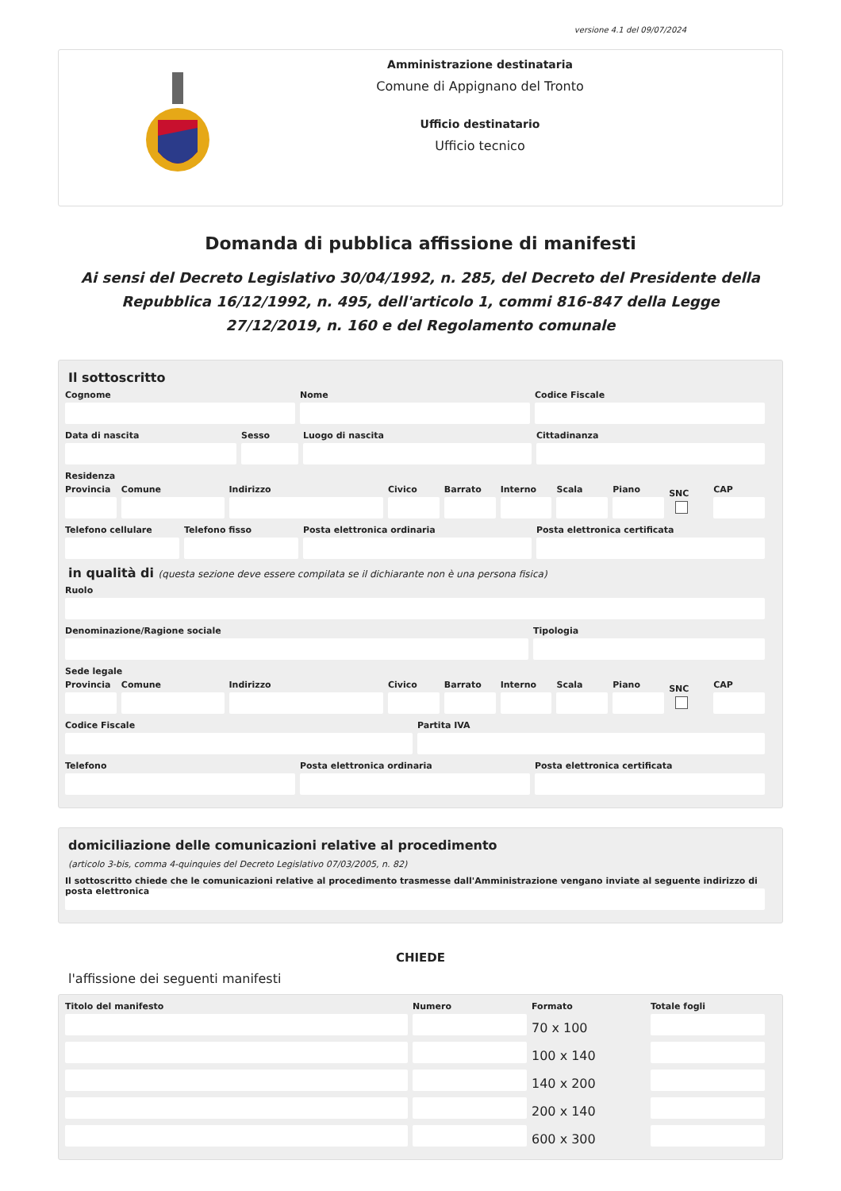versione 4.1 del 09/07/2024
Amministrazione destinataria
Comune di Appignano del Tronto
Ufficio destinatario
Ufficio tecnico
Domanda di pubblica affissione di manifesti
Ai sensi del Decreto Legislativo 30/04/1992, n. 285, del Decreto del Presidente della Repubblica 16/12/1992, n. 495, dell'articolo 1, commi 816-847 della Legge 27/12/2019, n. 160 e del Regolamento comunale
Il sottoscritto
Cognome Nome Codice Fiscale
Data di nascita Sesso Luogo di nascita Cittadinanza
Residenza
Provincia Comune Indirizzo Civico Barrato Interno Scala Piano
SNC
CAP
Telefono cellulare Telefono fisso Posta elettronica ordinaria Posta elettronica certificata
in qualità di (questa sezione deve essere compilata se il dichiarante non è una persona fisica)
Ruolo
Denominazione/Ragione sociale Tipologia
Sede legale
Provincia Comune Indirizzo Civico Barrato Interno Scala Piano
SNC
CAP
Codice Fiscale Partita IVA
Telefono Posta elettronica ordinaria Posta elettronica certificata
domiciliazione delle comunicazioni relative al procedimento
(articolo 3-bis, comma 4-quinquies del Decreto Legislativo 07/03/2005, n. 82)
Il sottoscritto chiede che le comunicazioni relative al procedimento trasmesse dall'Amministrazione vengano inviate al seguente indirizzo di posta elettronica
CHIEDE
l'affissione dei seguenti manifesti
Titolo del manifesto Numero Formato Totale fogli
70 x 100
100 x 140
140 x 200
200 x 140
600 x 300